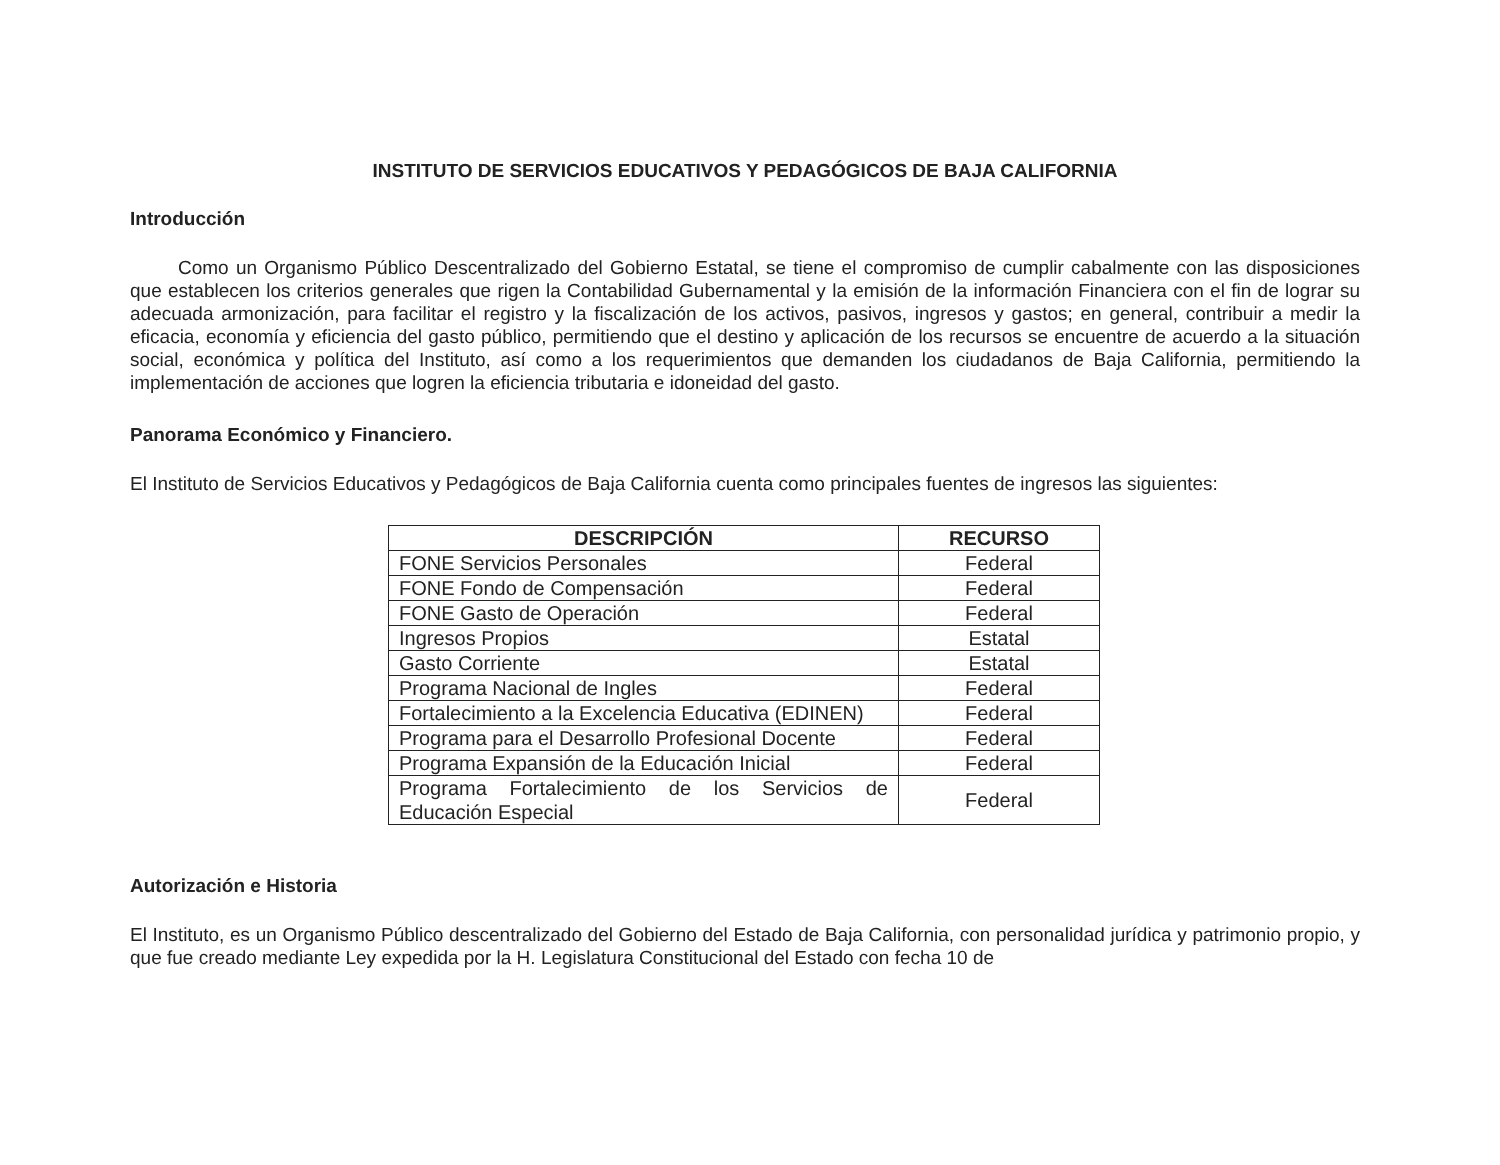INSTITUTO DE SERVICIOS EDUCATIVOS Y PEDAGÓGICOS DE BAJA CALIFORNIA
Introducción
Como un Organismo Público Descentralizado del Gobierno Estatal, se tiene el compromiso de cumplir cabalmente con las disposiciones que establecen los criterios generales que rigen la Contabilidad Gubernamental y la emisión de la información Financiera con el fin de lograr su adecuada armonización, para facilitar el registro y la fiscalización de los activos, pasivos, ingresos y gastos; en general, contribuir a medir la eficacia, economía y eficiencia del gasto público, permitiendo que el destino y aplicación de los recursos se encuentre de acuerdo a la situación social, económica y política del Instituto, así como a los requerimientos que demanden los ciudadanos de Baja California, permitiendo la implementación de acciones que logren la eficiencia tributaria e idoneidad del gasto.
Panorama Económico y Financiero.
El Instituto de Servicios Educativos y Pedagógicos de Baja California cuenta como principales fuentes de ingresos las siguientes:
| DESCRIPCIÓN | RECURSO |
| --- | --- |
| FONE Servicios Personales | Federal |
| FONE Fondo de Compensación | Federal |
| FONE Gasto de Operación | Federal |
| Ingresos Propios | Estatal |
| Gasto Corriente | Estatal |
| Programa Nacional de Ingles | Federal |
| Fortalecimiento a la Excelencia Educativa (EDINEN) | Federal |
| Programa para el Desarrollo Profesional Docente | Federal |
| Programa Expansión de la Educación Inicial | Federal |
| Programa Fortalecimiento de los Servicios de Educación Especial | Federal |
Autorización e Historia
El Instituto, es un Organismo Público descentralizado del Gobierno del Estado de Baja California, con personalidad jurídica y patrimonio propio, y que fue creado mediante Ley expedida por la H. Legislatura Constitucional del Estado con fecha 10 de